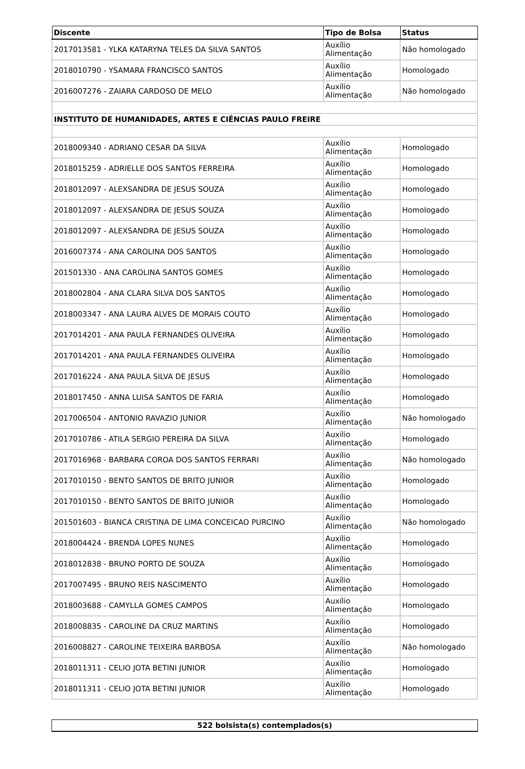| Discente | Tipo de Bolsa | Status |
| --- | --- | --- |
| 2017013581 - YLKA KATARYNA TELES DA SILVA SANTOS | Auxílio Alimentação | Não homologado |
| 2018010790 - YSAMARA FRANCISCO SANTOS | Auxílio Alimentação | Homologado |
| 2016007276 - ZAIARA CARDOSO DE MELO | Auxílio Alimentação | Não homologado |
| INSTITUTO DE HUMANIDADES, ARTES E CIÊNCIAS PAULO FREIRE | | |
| 2018009340 - ADRIANO CESAR DA SILVA | Auxílio Alimentação | Homologado |
| 2018015259 - ADRIELLE DOS SANTOS FERREIRA | Auxílio Alimentação | Homologado |
| 2018012097 - ALEXSANDRA DE JESUS SOUZA | Auxílio Alimentação | Homologado |
| 2018012097 - ALEXSANDRA DE JESUS SOUZA | Auxílio Alimentação | Homologado |
| 2018012097 - ALEXSANDRA DE JESUS SOUZA | Auxílio Alimentação | Homologado |
| 2016007374 - ANA CAROLINA DOS SANTOS | Auxílio Alimentação | Homologado |
| 201501330 - ANA CAROLINA SANTOS GOMES | Auxílio Alimentação | Homologado |
| 2018002804 - ANA CLARA SILVA DOS SANTOS | Auxílio Alimentação | Homologado |
| 2018003347 - ANA LAURA ALVES DE MORAIS COUTO | Auxílio Alimentação | Homologado |
| 2017014201 - ANA PAULA FERNANDES OLIVEIRA | Auxílio Alimentação | Homologado |
| 2017014201 - ANA PAULA FERNANDES OLIVEIRA | Auxílio Alimentação | Homologado |
| 2017016224 - ANA PAULA SILVA DE JESUS | Auxílio Alimentação | Homologado |
| 2018017450 - ANNA LUISA SANTOS DE FARIA | Auxílio Alimentação | Homologado |
| 2017006504 - ANTONIO RAVAZIO JUNIOR | Auxílio Alimentação | Não homologado |
| 2017010786 - ATILA SERGIO PEREIRA DA SILVA | Auxílio Alimentação | Homologado |
| 2017016968 - BARBARA COROA DOS SANTOS FERRARI | Auxílio Alimentação | Não homologado |
| 2017010150 - BENTO SANTOS DE BRITO JUNIOR | Auxílio Alimentação | Homologado |
| 2017010150 - BENTO SANTOS DE BRITO JUNIOR | Auxílio Alimentação | Homologado |
| 201501603 - BIANCA CRISTINA DE LIMA CONCEICAO PURCINO | Auxílio Alimentação | Não homologado |
| 2018004424 - BRENDA LOPES NUNES | Auxílio Alimentação | Homologado |
| 2018012838 - BRUNO PORTO DE SOUZA | Auxílio Alimentação | Homologado |
| 2017007495 - BRUNO REIS NASCIMENTO | Auxílio Alimentação | Homologado |
| 2018003688 - CAMYLLA GOMES CAMPOS | Auxílio Alimentação | Homologado |
| 2018008835 - CAROLINE DA CRUZ MARTINS | Auxílio Alimentação | Homologado |
| 2016008827 - CAROLINE TEIXEIRA BARBOSA | Auxílio Alimentação | Não homologado |
| 2018011311 - CELIO JOTA BETINI JUNIOR | Auxílio Alimentação | Homologado |
| 2018011311 - CELIO JOTA BETINI JUNIOR | Auxílio Alimentação | Homologado |
| 522 bolsista(s) contemplados(s) |